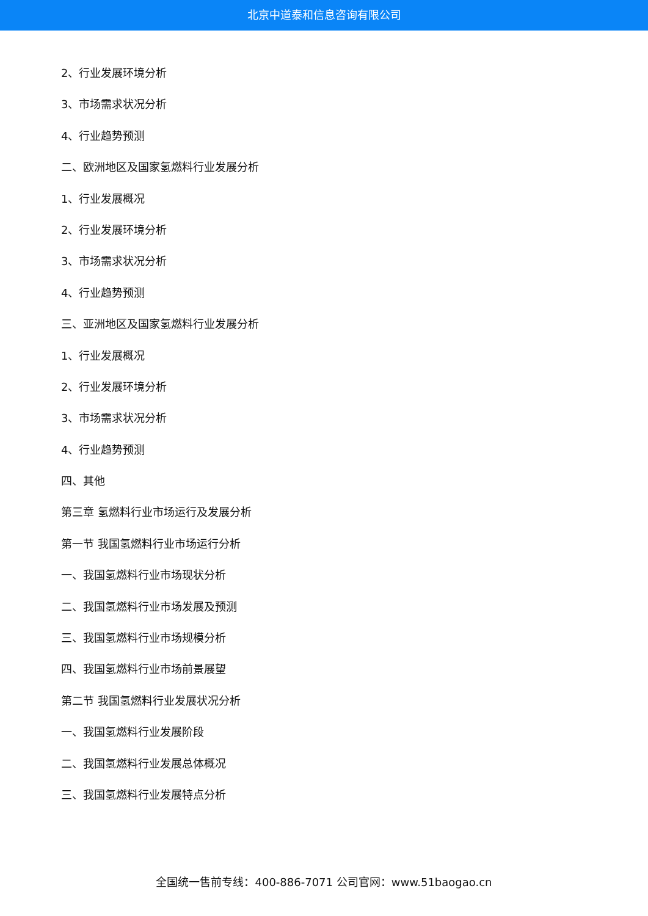北京中道泰和信息咨询有限公司
2、行业发展环境分析
3、市场需求状况分析
4、行业趋势预测
二、欧洲地区及国家氢燃料行业发展分析
1、行业发展概况
2、行业发展环境分析
3、市场需求状况分析
4、行业趋势预测
三、亚洲地区及国家氢燃料行业发展分析
1、行业发展概况
2、行业发展环境分析
3、市场需求状况分析
4、行业趋势预测
四、其他
第三章 氢燃料行业市场运行及发展分析
第一节 我国氢燃料行业市场运行分析
一、我国氢燃料行业市场现状分析
二、我国氢燃料行业市场发展及预测
三、我国氢燃料行业市场规模分析
四、我国氢燃料行业市场前景展望
第二节 我国氢燃料行业发展状况分析
一、我国氢燃料行业发展阶段
二、我国氢燃料行业发展总体概况
三、我国氢燃料行业发展特点分析
全国统一售前专线：400-886-7071 公司官网：www.51baogao.cn